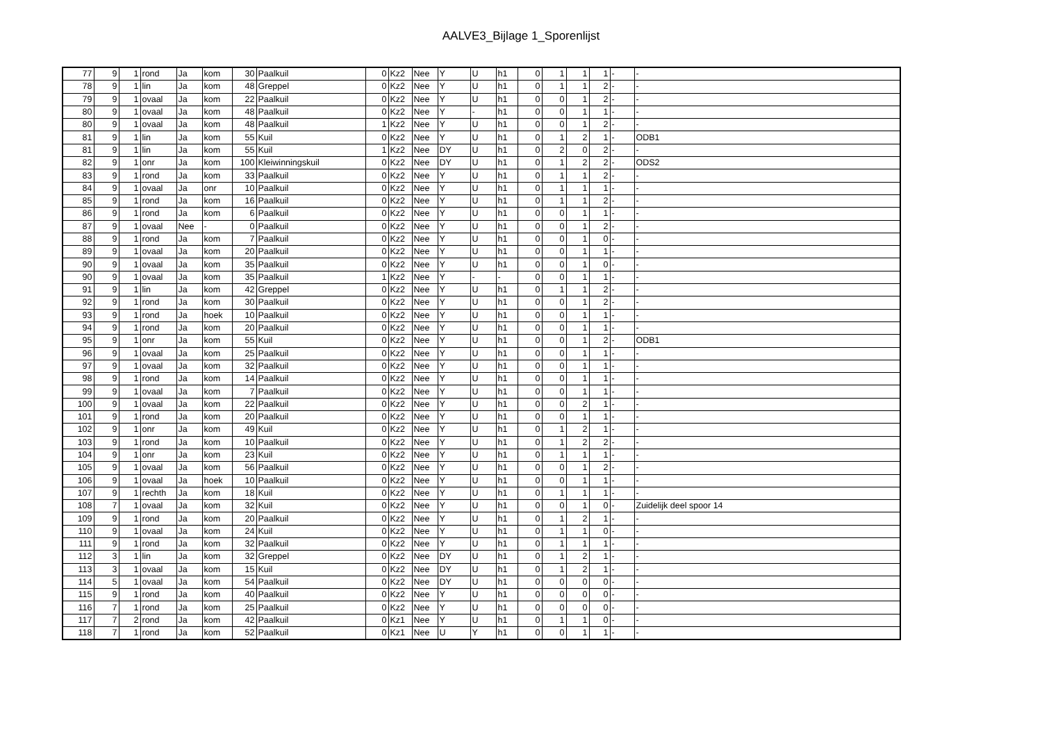AALVE3_Bijlage 1_Sporenlijst
| 77 | 9 | 1 | rond | Ja | kom | 30 | Paalkuil | 0 | Kz2 | Nee | Y | U | h1 | 0 | 1 | 1 | 1 | - | - |
| 78 | 9 | 1 | lin | Ja | kom | 48 | Greppel | 0 | Kz2 | Nee | Y | U | h1 | 0 | 1 | 1 | 2 | - | - |
| 79 | 9 | 1 | ovaal | Ja | kom | 22 | Paalkuil | 0 | Kz2 | Nee | Y | U | h1 | 0 | 0 | 1 | 2 | - | - |
| 80 | 9 | 1 | ovaal | Ja | kom | 48 | Paalkuil | 0 | Kz2 | Nee | Y | - | h1 | 0 | 0 | 1 | 1 | - | - |
| 80 | 9 | 1 | ovaal | Ja | kom | 48 | Paalkuil | 1 | Kz2 | Nee | Y | U | h1 | 0 | 0 | 1 | 2 | - | - |
| 81 | 9 | 1 | lin | Ja | kom | 55 | Kuil | 0 | Kz2 | Nee | Y | U | h1 | 0 | 1 | 2 | 1 | - | ODB1 |
| 81 | 9 | 1 | lin | Ja | kom | 55 | Kuil | 1 | Kz2 | Nee | DY | U | h1 | 0 | 2 | 0 | 2 | - | - |
| 82 | 9 | 1 | onr | Ja | kom | 100 | Kleiwinningskuil | 0 | Kz2 | Nee | DY | U | h1 | 0 | 1 | 2 | 2 | - | ODS2 |
| 83 | 9 | 1 | rond | Ja | kom | 33 | Paalkuil | 0 | Kz2 | Nee | Y | U | h1 | 0 | 1 | 1 | 2 | - | - |
| 84 | 9 | 1 | ovaal | Ja | onr | 10 | Paalkuil | 0 | Kz2 | Nee | Y | U | h1 | 0 | 1 | 1 | 1 | - | - |
| 85 | 9 | 1 | rond | Ja | kom | 16 | Paalkuil | 0 | Kz2 | Nee | Y | U | h1 | 0 | 1 | 1 | 2 | - | - |
| 86 | 9 | 1 | rond | Ja | kom | 6 | Paalkuil | 0 | Kz2 | Nee | Y | U | h1 | 0 | 0 | 1 | 1 | - | - |
| 87 | 9 | 1 | ovaal | Nee | - | 0 | Paalkuil | 0 | Kz2 | Nee | Y | U | h1 | 0 | 0 | 1 | 2 | - | - |
| 88 | 9 | 1 | rond | Ja | kom | 7 | Paalkuil | 0 | Kz2 | Nee | Y | U | h1 | 0 | 0 | 1 | 0 | - | - |
| 89 | 9 | 1 | ovaal | Ja | kom | 20 | Paalkuil | 0 | Kz2 | Nee | Y | U | h1 | 0 | 0 | 1 | 1 | - | - |
| 90 | 9 | 1 | ovaal | Ja | kom | 35 | Paalkuil | 0 | Kz2 | Nee | Y | U | h1 | 0 | 0 | 1 | 0 | - | - |
| 90 | 9 | 1 | ovaal | Ja | kom | 35 | Paalkuil | 1 | Kz2 | Nee | Y | - | - | 0 | 0 | 1 | 1 | - | - |
| 91 | 9 | 1 | lin | Ja | kom | 42 | Greppel | 0 | Kz2 | Nee | Y | U | h1 | 0 | 1 | 1 | 2 | - | - |
| 92 | 9 | 1 | rond | Ja | kom | 30 | Paalkuil | 0 | Kz2 | Nee | Y | U | h1 | 0 | 0 | 1 | 2 | - | - |
| 93 | 9 | 1 | rond | Ja | hoek | 10 | Paalkuil | 0 | Kz2 | Nee | Y | U | h1 | 0 | 0 | 1 | 1 | - | - |
| 94 | 9 | 1 | rond | Ja | kom | 20 | Paalkuil | 0 | Kz2 | Nee | Y | U | h1 | 0 | 0 | 1 | 1 | - | - |
| 95 | 9 | 1 | onr | Ja | kom | 55 | Kuil | 0 | Kz2 | Nee | Y | U | h1 | 0 | 0 | 1 | 2 | - | ODB1 |
| 96 | 9 | 1 | ovaal | Ja | kom | 25 | Paalkuil | 0 | Kz2 | Nee | Y | U | h1 | 0 | 0 | 1 | 1 | - | - |
| 97 | 9 | 1 | ovaal | Ja | kom | 32 | Paalkuil | 0 | Kz2 | Nee | Y | U | h1 | 0 | 0 | 1 | 1 | - | - |
| 98 | 9 | 1 | rond | Ja | kom | 14 | Paalkuil | 0 | Kz2 | Nee | Y | U | h1 | 0 | 0 | 1 | 1 | - | - |
| 99 | 9 | 1 | ovaal | Ja | kom | 7 | Paalkuil | 0 | Kz2 | Nee | Y | U | h1 | 0 | 0 | 1 | 1 | - | - |
| 100 | 9 | 1 | ovaal | Ja | kom | 22 | Paalkuil | 0 | Kz2 | Nee | Y | U | h1 | 0 | 0 | 2 | 1 | - | - |
| 101 | 9 | 1 | rond | Ja | kom | 20 | Paalkuil | 0 | Kz2 | Nee | Y | U | h1 | 0 | 0 | 1 | 1 | - | - |
| 102 | 9 | 1 | onr | Ja | kom | 49 | Kuil | 0 | Kz2 | Nee | Y | U | h1 | 0 | 1 | 2 | 1 | - | - |
| 103 | 9 | 1 | rond | Ja | kom | 10 | Paalkuil | 0 | Kz2 | Nee | Y | U | h1 | 0 | 1 | 2 | 2 | - | - |
| 104 | 9 | 1 | onr | Ja | kom | 23 | Kuil | 0 | Kz2 | Nee | Y | U | h1 | 0 | 1 | 1 | 1 | - | - |
| 105 | 9 | 1 | ovaal | Ja | kom | 56 | Paalkuil | 0 | Kz2 | Nee | Y | U | h1 | 0 | 0 | 1 | 2 | - | - |
| 106 | 9 | 1 | ovaal | Ja | hoek | 10 | Paalkuil | 0 | Kz2 | Nee | Y | U | h1 | 0 | 0 | 1 | 1 | - | - |
| 107 | 9 | 1 | rechth | Ja | kom | 18 | Kuil | 0 | Kz2 | Nee | Y | U | h1 | 0 | 1 | 1 | 1 | - | - |
| 108 | 7 | 1 | ovaal | Ja | kom | 32 | Kuil | 0 | Kz2 | Nee | Y | U | h1 | 0 | 0 | 1 | 0 | - | Zuidelijk deel spoor 14 |
| 109 | 9 | 1 | rond | Ja | kom | 20 | Paalkuil | 0 | Kz2 | Nee | Y | U | h1 | 0 | 1 | 2 | 1 | - | - |
| 110 | 9 | 1 | ovaal | Ja | kom | 24 | Kuil | 0 | Kz2 | Nee | Y | U | h1 | 0 | 1 | 1 | 0 | - | - |
| 111 | 9 | 1 | rond | Ja | kom | 32 | Paalkuil | 0 | Kz2 | Nee | Y | U | h1 | 0 | 1 | 1 | 1 | - | - |
| 112 | 3 | 1 | lin | Ja | kom | 32 | Greppel | 0 | Kz2 | Nee | DY | U | h1 | 0 | 1 | 2 | 1 | - | - |
| 113 | 3 | 1 | ovaal | Ja | kom | 15 | Kuil | 0 | Kz2 | Nee | DY | U | h1 | 0 | 1 | 2 | 1 | - | - |
| 114 | 5 | 1 | ovaal | Ja | kom | 54 | Paalkuil | 0 | Kz2 | Nee | DY | U | h1 | 0 | 0 | 0 | 0 | - | - |
| 115 | 9 | 1 | rond | Ja | kom | 40 | Paalkuil | 0 | Kz2 | Nee | Y | U | h1 | 0 | 0 | 0 | 0 | - | - |
| 116 | 7 | 1 | rond | Ja | kom | 25 | Paalkuil | 0 | Kz2 | Nee | Y | U | h1 | 0 | 0 | 0 | 0 | - | - |
| 117 | 7 | 2 | rond | Ja | kom | 42 | Paalkuil | 0 | Kz1 | Nee | Y | U | h1 | 0 | 1 | 1 | 0 | - | - |
| 118 | 7 | 1 | rond | Ja | kom | 52 | Paalkuil | 0 | Kz1 | Nee | U | Y | h1 | 0 | 0 | 1 | 1 | - | - |